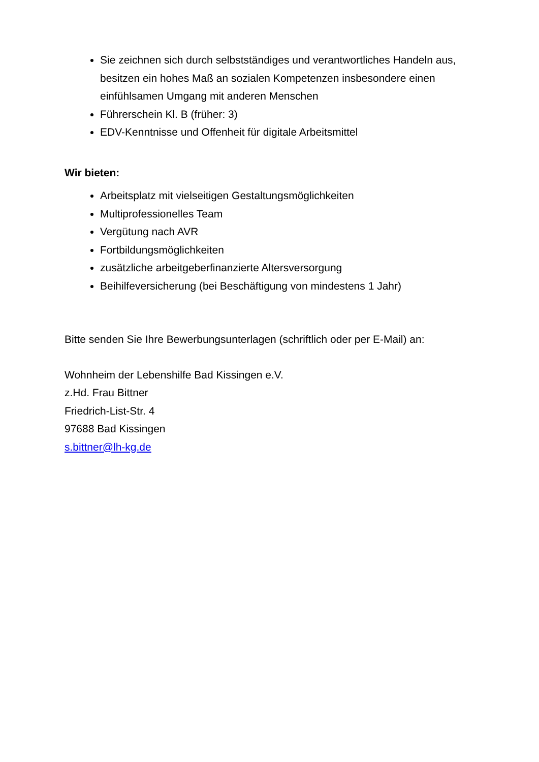Sie zeichnen sich durch selbstständiges und verantwortliches Handeln aus, besitzen ein hohes Maß an sozialen Kompetenzen insbesondere einen einfühlsamen Umgang mit anderen Menschen
Führerschein Kl. B (früher: 3)
EDV-Kenntnisse und Offenheit für digitale Arbeitsmittel
Wir bieten:
Arbeitsplatz mit vielseitigen Gestaltungsmöglichkeiten
Multiprofessionelles Team
Vergütung nach AVR
Fortbildungsmöglichkeiten
zusätzliche arbeitgeberfinanzierte Altersversorgung
Beihilfeversicherung (bei Beschäftigung von mindestens 1 Jahr)
Bitte senden Sie Ihre Bewerbungsunterlagen (schriftlich oder per E-Mail) an:
Wohnheim der Lebenshilfe Bad Kissingen e.V.
z.Hd. Frau Bittner
Friedrich-List-Str. 4
97688 Bad Kissingen
s.bittner@lh-kg.de